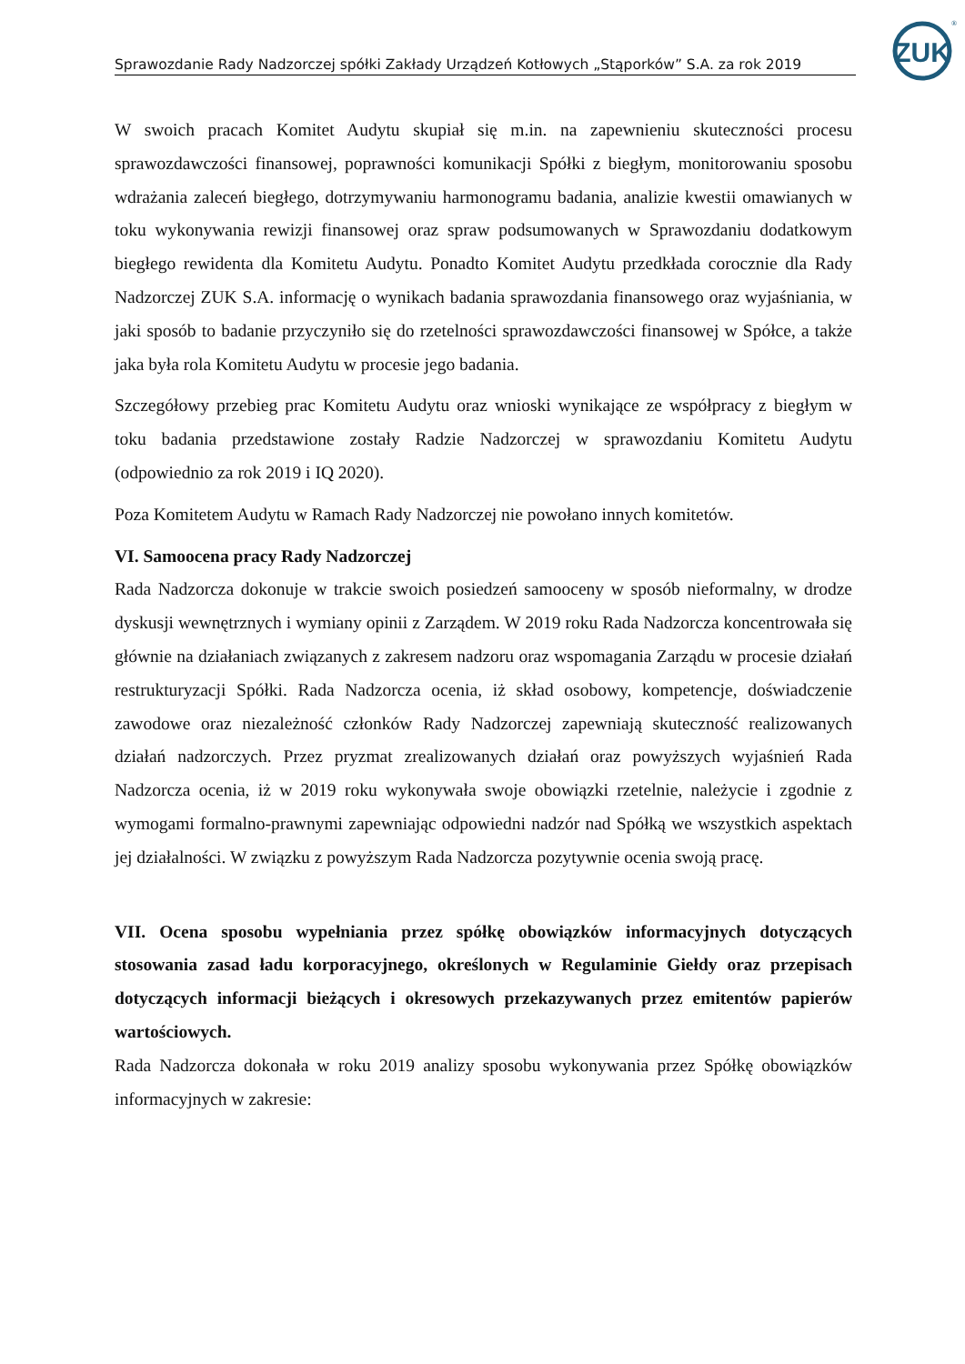ZUK
®
Sprawozdanie Rady Nadzorczej spółki Zakłady Urządzeń Kotłowych „Stąporków” S.A. za rok 2019
W swoich pracach Komitet Audytu skupiał się m.in. na zapewnieniu skuteczności procesu sprawozdawczości finansowej, poprawności komunikacji Spółki z biegłym, monitorowaniu sposobu wdrażania zaleceń biegłego, dotrzymywaniu harmonogramu badania, analizie kwestii omawianych w toku wykonywania rewizji finansowej oraz spraw podsumowanych w Sprawozdaniu dodatkowym biegłego rewidenta dla Komitetu Audytu. Ponadto Komitet Audytu przedkłada corocznie dla Rady Nadzorczej ZUK S.A. informację o wynikach badania sprawozdania finansowego oraz wyjaśniania, w jaki sposób to badanie przyczyniło się do rzetelności sprawozdawczości finansowej w Spółce, a także jaka była rola Komitetu Audytu w procesie jego badania.
Szczegółowy przebieg prac Komitetu Audytu oraz wnioski wynikające ze współpracy z biegłym w toku badania przedstawione zostały Radzie Nadzorczej w sprawozdaniu Komitetu Audytu (odpowiednio za rok 2019 i IQ 2020).
Poza Komitetem Audytu w Ramach Rady Nadzorczej nie powołano innych komitetów.
VI. Samoocena pracy Rady Nadzorczej
Rada Nadzorcza dokonuje w trakcie swoich posiedzeń samooceny w sposób nieformalny, w drodze dyskusji wewnętrznych i wymiany opinii z Zarządem. W 2019 roku Rada Nadzorcza koncentrowała się głównie na działaniach związanych z zakresem nadzoru oraz wspomagania Zarządu w procesie działań restrukturyzacji Spółki. Rada Nadzorcza ocenia, iż skład osobowy, kompetencje, doświadczenie zawodowe oraz niezależność członków Rady Nadzorczej zapewniają skuteczność realizowanych działań nadzorczych. Przez pryzmat zrealizowanych działań oraz powyższych wyjaśnień Rada Nadzorcza ocenia, iż w 2019 roku wykonywała swoje obowiązki rzetelnie, należycie i zgodnie z wymogami formalno-prawnymi zapewniając odpowiedni nadzór nad Spółką we wszystkich aspektach jej działalności. W związku z powyższym Rada Nadzorcza pozytywnie ocenia swoją pracę.
VII. Ocena sposobu wypełniania przez spółkę obowiązków informacyjnych dotyczących stosowania zasad ładu korporacyjnego, określonych w Regulaminie Giełdy oraz przepisach dotyczących informacji bieżących i okresowych przekazywanych przez emitentów papierów wartościowych.
Rada Nadzorcza dokonała w roku 2019 analizy sposobu wykonywania przez Spółkę obowiązków informacyjnych w zakresie: